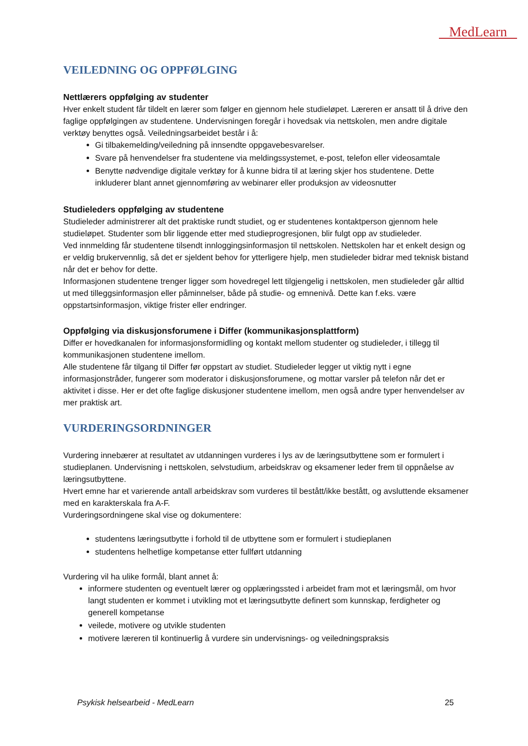MedLearn
VEILEDNING OG OPPFØLGING
Nettlærers oppfølging av studenter
Hver enkelt student får tildelt en lærer som følger en gjennom hele studieløpet. Læreren er ansatt til å drive den faglige oppfølgingen av studentene. Undervisningen foregår i hovedsak via nettskolen, men andre digitale verktøy benyttes også. Veiledningsarbeidet består i å:
Gi tilbakemelding/veiledning på innsendte oppgavebesvarelser.
Svare på henvendelser fra studentene via meldingssystemet, e-post, telefon eller videosamtale
Benytte nødvendige digitale verktøy for å kunne bidra til at læring skjer hos studentene. Dette inkluderer blant annet gjennomføring av webinarer eller produksjon av videosnutter
Studieleders oppfølging av studentene
Studieleder administrerer alt det praktiske rundt studiet, og er studentenes kontaktperson gjennom hele studieløpet. Studenter som blir liggende etter med studieprogresjonen, blir fulgt opp av studieleder.
Ved innmelding får studentene tilsendt innloggingsinformasjon til nettskolen. Nettskolen har et enkelt design og er veldig brukervennlig, så det er sjeldent behov for ytterligere hjelp, men studieleder bidrar med teknisk bistand når det er behov for dette.
Informasjonen studentene trenger ligger som hovedregel lett tilgjengelig i nettskolen, men studieleder går alltid ut med tilleggsinformasjon eller påminnelser, både på studie- og emnenivå. Dette kan f.eks. være oppstartsinformasjon, viktige frister eller endringer.
Oppfølging via diskusjonsforumene i Differ (kommunikasjonsplattform)
Differ er hovedkanalen for informasjonsformidling og kontakt mellom studenter og studieleder, i tillegg til kommunikasjonen studentene imellom.
Alle studentene får tilgang til Differ før oppstart av studiet. Studieleder legger ut viktig nytt i egne informasjonstråder, fungerer som moderator i diskusjonsforumene, og mottar varsler på telefon når det er aktivitet i disse. Her er det ofte faglige diskusjoner studentene imellom, men også andre typer henvendelser av mer praktisk art.
VURDERINGSORDNINGER
Vurdering innebærer at resultatet av utdanningen vurderes i lys av de læringsutbyttene som er formulert i studieplanen. Undervisning i nettskolen, selvstudium, arbeidskrav og eksamener leder frem til oppnåelse av læringsutbyttene.
Hvert emne har et varierende antall arbeidskrav som vurderes til bestått/ikke bestått, og avsluttende eksamener med en karakterskala fra A-F.
Vurderingsordningene skal vise og dokumentere:
studentens læringsutbytte i forhold til de utbyttene som er formulert i studieplanen
studentens helhetlige kompetanse etter fullført utdanning
Vurdering vil ha ulike formål, blant annet å:
informere studenten og eventuelt lærer og opplæringssted i arbeidet fram mot et læringsmål, om hvor langt studenten er kommet i utvikling mot et læringsutbytte definert som kunnskap, ferdigheter og generell kompetanse
veilede, motivere og utvikle studenten
motivere læreren til kontinuerlig å vurdere sin undervisnings- og veiledningspraksis
Psykisk helsearbeid - MedLearn 25